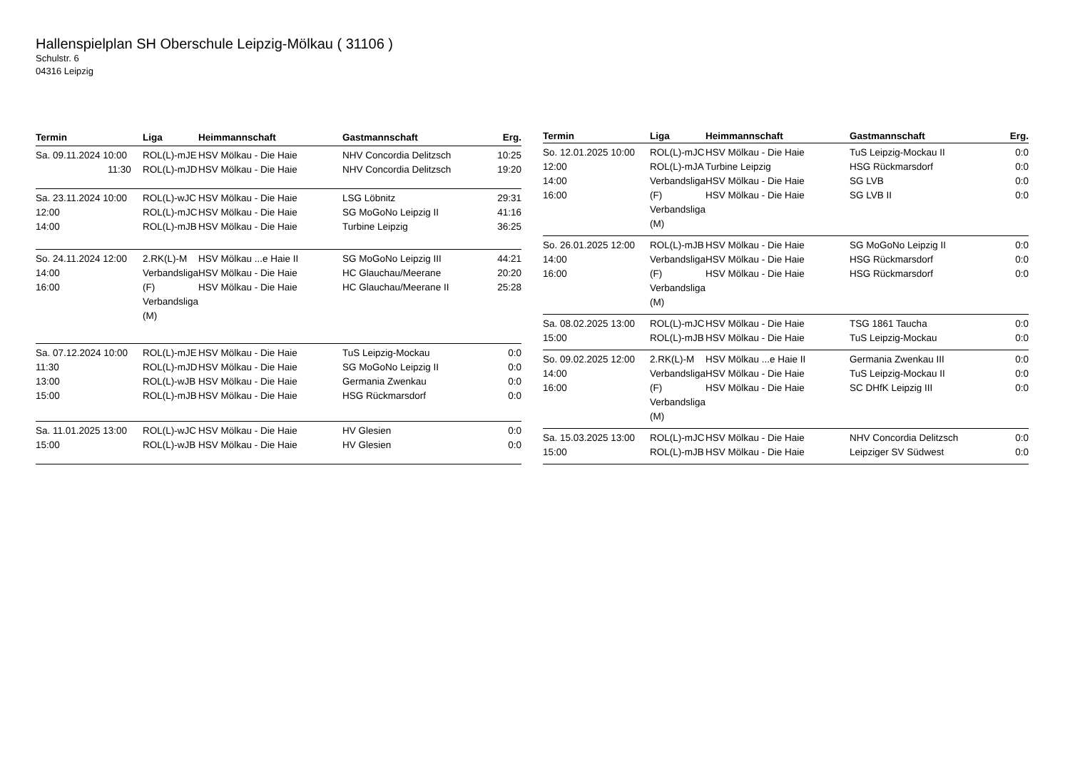Hallenspielplan SH Oberschule Leipzig-Mölkau ( 31106 )
Schulstr. 6
04316 Leipzig
| Termin | Liga | Heimmannschaft | Gastmannschaft | Erg. |
| --- | --- | --- | --- | --- |
| Sa. 09.11.2024 10:00 11:30 | ROL(L)-mJE ROL(L)-mJD | HSV Mölkau - Die Haie HSV Mölkau - Die Haie | NHV Concordia Delitzsch NHV Concordia Delitzsch | 10:25 19:20 |
| Sa. 23.11.2024 10:00 12:00 14:00 | ROL(L)-wJC ROL(L)-mJC ROL(L)-mJB | HSV Mölkau - Die Haie HSV Mölkau - Die Haie HSV Mölkau - Die Haie | LSG Löbnitz SG MoGoNo Leipzig II Turbine Leipzig | 29:31 41:16 36:25 |
| So. 24.11.2024 12:00 14:00 16:00 | 2.RK(L)-M Verbandsliga (F) Verbandsliga (M) | HSV Mölkau ...e Haie II HSV Mölkau - Die Haie HSV Mölkau - Die Haie | SG MoGoNo Leipzig III HC Glauchau/Meerane HC Glauchau/Meerane II | 44:21 20:20 25:28 |
| Sa. 07.12.2024 10:00 11:30 13:00 15:00 | ROL(L)-mJE ROL(L)-mJD ROL(L)-wJB ROL(L)-mJB | HSV Mölkau - Die Haie HSV Mölkau - Die Haie HSV Mölkau - Die Haie HSV Mölkau - Die Haie | TuS Leipzig-Mockau SG MoGoNo Leipzig II Germania Zwenkau HSG Rückmarsdorf | 0:0 0:0 0:0 0:0 |
| Sa. 11.01.2025 13:00 15:00 | ROL(L)-wJC ROL(L)-wJB | HSV Mölkau - Die Haie HSV Mölkau - Die Haie | HV Glesien HV Glesien | 0:0 0:0 |
| Termin | Liga | Heimmannschaft | Gastmannschaft | Erg. |
| --- | --- | --- | --- | --- |
| So. 12.01.2025 10:00 12:00 14:00 16:00 | ROL(L)-mJC ROL(L)-mJA Verbandsliga (F) Verbandsliga (M) | HSV Mölkau - Die Haie Turbine Leipzig HSV Mölkau - Die Haie HSV Mölkau - Die Haie | TuS Leipzig-Mockau II HSG Rückmarsdorf SG LVB SG LVB II | 0:0 0:0 0:0 0:0 |
| So. 26.01.2025 12:00 14:00 16:00 | ROL(L)-mJB Verbandsliga (F) Verbandsliga (M) | HSV Mölkau - Die Haie HSV Mölkau - Die Haie HSV Mölkau - Die Haie | SG MoGoNo Leipzig II HSG Rückmarsdorf HSG Rückmarsdorf | 0:0 0:0 0:0 |
| Sa. 08.02.2025 13:00 15:00 | ROL(L)-mJC ROL(L)-mJB | HSV Mölkau - Die Haie HSV Mölkau - Die Haie | TSG 1861 Taucha TuS Leipzig-Mockau | 0:0 0:0 |
| So. 09.02.2025 12:00 14:00 16:00 | 2.RK(L)-M Verbandsliga (F) Verbandsliga (M) | HSV Mölkau ...e Haie II HSV Mölkau - Die Haie HSV Mölkau - Die Haie | Germania Zwenkau III TuS Leipzig-Mockau II SC DHfK Leipzig III | 0:0 0:0 0:0 |
| Sa. 15.03.2025 13:00 15:00 | ROL(L)-mJC ROL(L)-mJB | HSV Mölkau - Die Haie HSV Mölkau - Die Haie | NHV Concordia Delitzsch Leipziger SV Südwest | 0:0 0:0 |